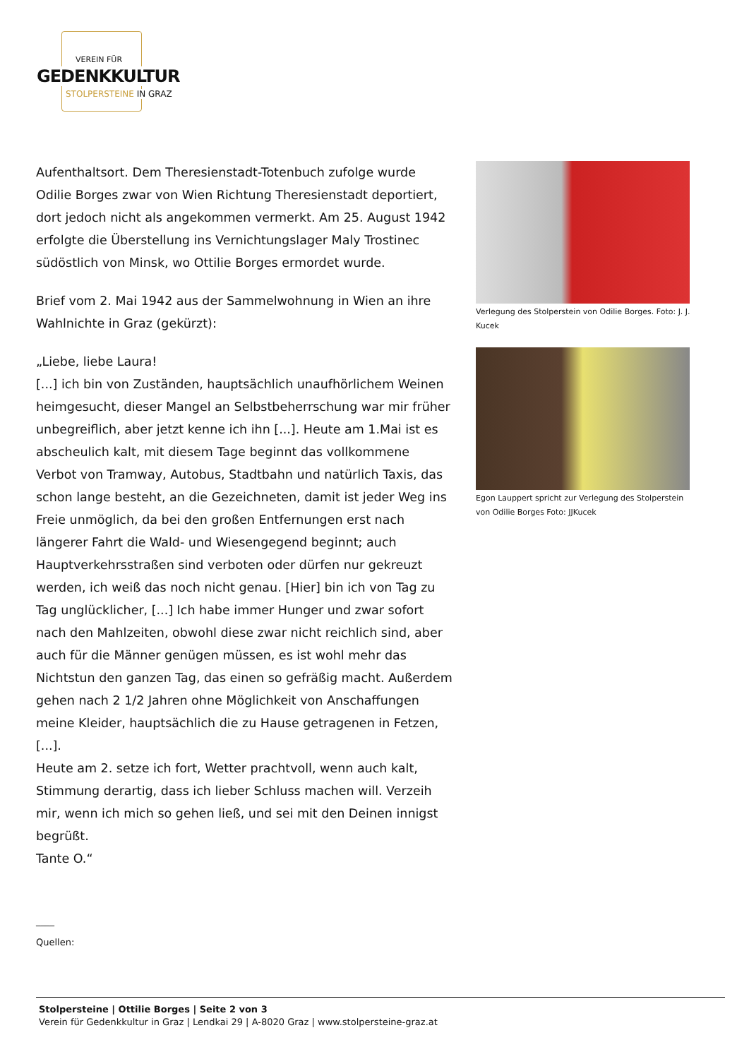VEREIN FÜR
GEDENKKULTUR
STOLPERSTEINE IN GRAZ
Aufenthaltsort. Dem Theresienstadt-Totenbuch zufolge wurde Odilie Borges zwar von Wien Richtung Theresienstadt deportiert, dort jedoch nicht als angekommen vermerkt. Am 25. August 1942 erfolgte die Überstellung ins Vernichtungslager Maly Trostinec südöstlich von Minsk, wo Ottilie Borges ermordet wurde.
Brief vom 2. Mai 1942 aus der Sammelwohnung in Wien an ihre Wahlnichte in Graz (gekürzt):
„Liebe, liebe Laura!
[...] ich bin von Zuständen, hauptsächlich unaufhörlichem Weinen heimgesucht, dieser Mangel an Selbstbeherrschung war mir früher unbegreiflich, aber jetzt kenne ich ihn [...]. Heute am 1.Mai ist es abscheulich kalt, mit diesem Tage beginnt das vollkommene Verbot von Tramway, Autobus, Stadtbahn und natürlich Taxis, das schon lange besteht, an die Gezeichneten, damit ist jeder Weg ins Freie unmöglich, da bei den großen Entfernungen erst nach längerer Fahrt die Wald- und Wiesengegend beginnt; auch Hauptverkehrsstraßen sind verboten oder dürfen nur gekreuzt werden, ich weiß das noch nicht genau. [Hier] bin ich von Tag zu Tag unglücklicher, [...] Ich habe immer Hunger und zwar sofort nach den Mahlzeiten, obwohl diese zwar nicht reichlich sind, aber auch für die Männer genügen müssen, es ist wohl mehr das Nichtstun den ganzen Tag, das einen so gefräßig macht. Außerdem gehen nach 2 1/2 Jahren ohne Möglichkeit von Anschaffungen meine Kleider, hauptsächlich die zu Hause getragenen in Fetzen, [...].
Heute am 2. setze ich fort, Wetter prachtvoll, wenn auch kalt, Stimmung derartig, dass ich lieber Schluss machen will. Verzeih mir, wenn ich mich so gehen ließ, und sei mit den Deinen innigst begrüßt.
Tante O.“
Verlegung des Stolperstein von Odilie Borges. Foto: J. J. Kucek
Egon Lauppert spricht zur Verlegung des Stolperstein von Odilie Borges Foto: JJKucek
____
Quellen:
Stolpersteine | Ottilie Borges | Seite 2 von 3
Verein für Gedenkkultur in Graz | Lendkai 29 | A-8020 Graz | www.stolpersteine-graz.at